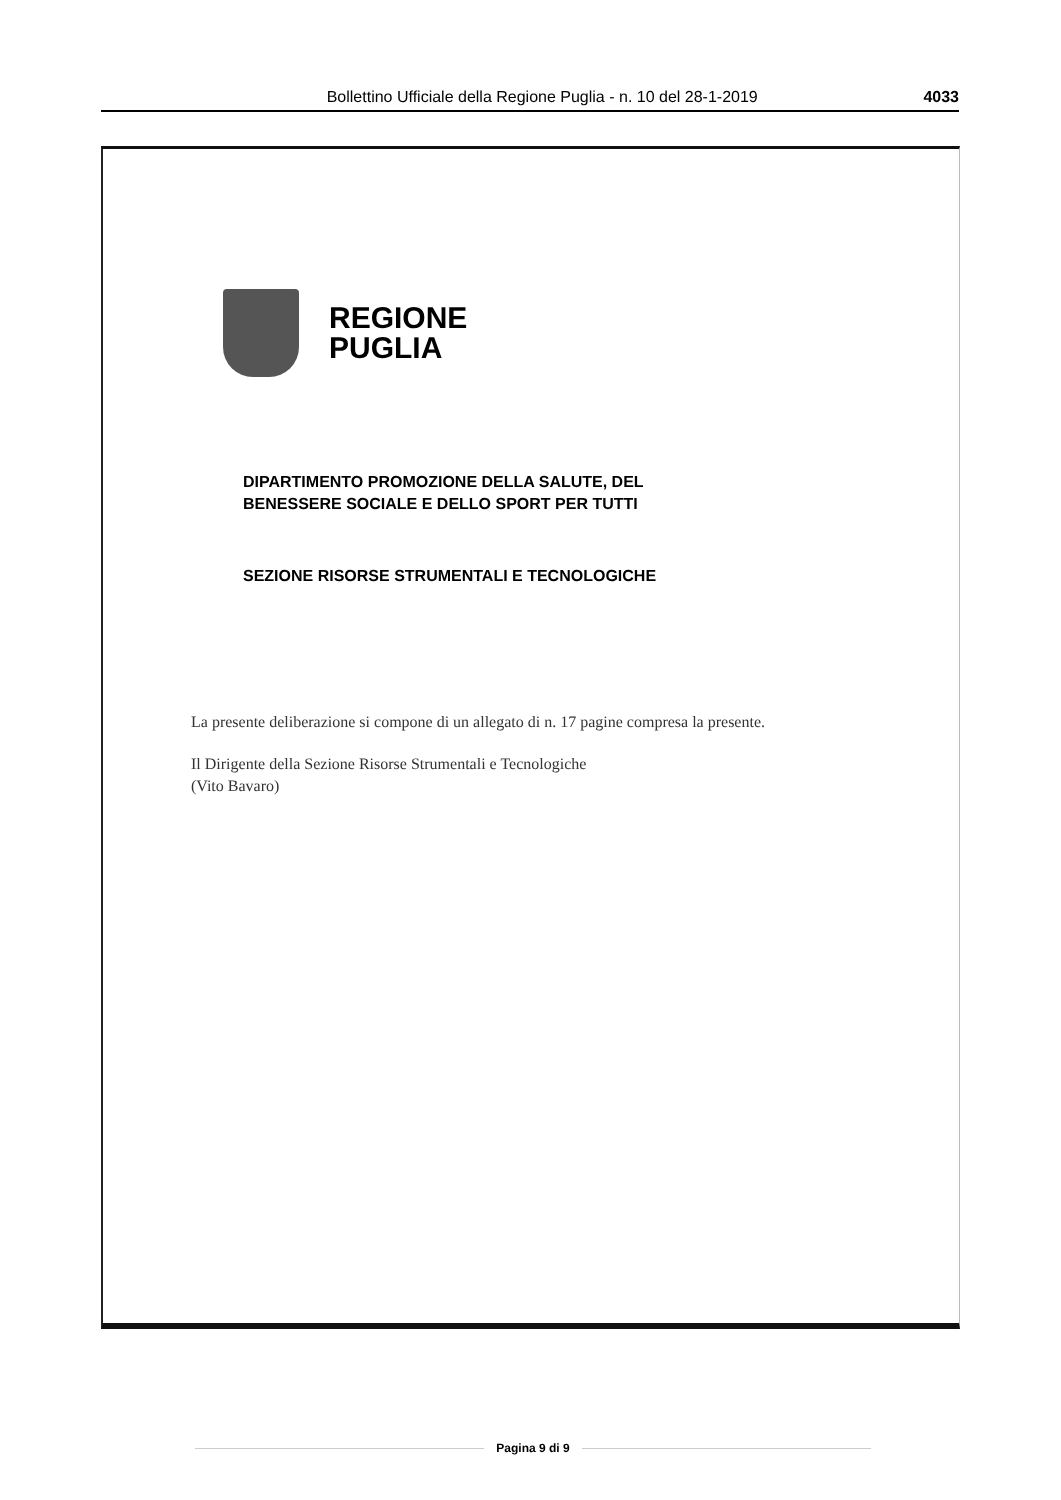Bollettino Ufficiale della Regione Puglia - n. 10 del 28-1-2019
4033
REGIONE
PUGLIA
DIPARTIMENTO PROMOZIONE DELLA SALUTE, DEL
BENESSERE SOCIALE E DELLO SPORT PER TUTTI
SEZIONE RISORSE STRUMENTALI E TECNOLOGICHE
La presente deliberazione si compone di un allegato di n. 17 pagine compresa la presente.
Il Dirigente della Sezione Risorse Strumentali e Tecnologiche
(Vito Bavaro)
Pagina 9 di 9